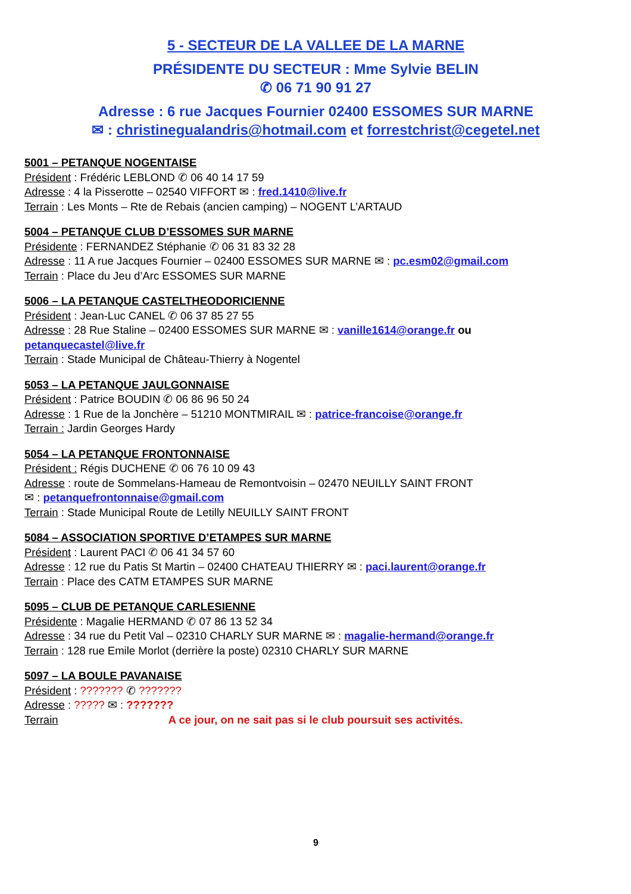5 - SECTEUR DE LA VALLEE DE LA MARNE
PRÉSIDENTE DU SECTEUR : Mme Sylvie BELIN
✆ 06 71 90 91 27
Adresse : 6 rue Jacques Fournier 02400 ESSOMES SUR MARNE
✉ : christinegualandris@hotmail.com et forrestchrist@cegetel.net
5001 – PETANQUE NOGENTAISE
Président : Frédéric LEBLOND ✆ 06 40 14 17 59
Adresse : 4 la Pisserotte – 02540 VIFFORT ✉ : fred.1410@live.fr
Terrain : Les Monts – Rte de Rebais (ancien camping) – NOGENT L’ARTAUD
5004 – PETANQUE CLUB D’ESSOMES SUR MARNE
Présidente : FERNANDEZ Stéphanie ✆ 06 31 83 32 28
Adresse : 11 A rue Jacques Fournier – 02400 ESSOMES SUR MARNE ✉ : pc.esm02@gmail.com
Terrain : Place du Jeu d’Arc ESSOMES SUR MARNE
5006 – LA PETANQUE CASTELTHEODORICIENNE
Président : Jean-Luc CANEL ✆ 06 37 85 27 55
Adresse : 28 Rue Staline – 02400 ESSOMES SUR MARNE ✉ : vanille1614@orange.fr ou
petanquecastel@live.fr
Terrain : Stade Municipal de Château-Thierry à Nogentel
5053 – LA PETANQUE JAULGONNAISE
Président : Patrice BOUDIN ✆ 06 86 96 50 24
Adresse : 1 Rue de la Jonchère – 51210 MONTMIRAIL ✉ : patrice-francoise@orange.fr
Terrain : Jardin Georges Hardy
5054 – LA PETANQUE FRONTONNAISE
Président : Régis DUCHENE ✆ 06 76 10 09 43
Adresse : route de Sommelans-Hameau de Remontvoisin – 02470 NEUILLY SAINT FRONT
✉ : petanquefrontonnaise@gmail.com
Terrain : Stade Municipal Route de Letilly NEUILLY SAINT FRONT
5084 – ASSOCIATION SPORTIVE D’ETAMPES SUR MARNE
Président : Laurent PACI ✆ 06 41 34 57 60
Adresse : 12 rue du Patis St Martin – 02400 CHATEAU THIERRY ✉ : paci.laurent@orange.fr
Terrain : Place des CATM ETAMPES SUR MARNE
5095 – CLUB DE PETANQUE CARLESIENNE
Présidente : Magalie HERMAND ✆ 07 86 13 52 34
Adresse : 34 rue du Petit Val – 02310 CHARLY SUR MARNE ✉ : magalie-hermand@orange.fr
Terrain : 128 rue Emile Morlot (derrière la poste) 02310 CHARLY SUR MARNE
5097 – LA BOULE PAVANAISE
Président : ??????? ✆ ???????
Adresse : ????? ✉ : ???????
Terrain A ce jour, on ne sait pas si le club poursuit ses activités.
9